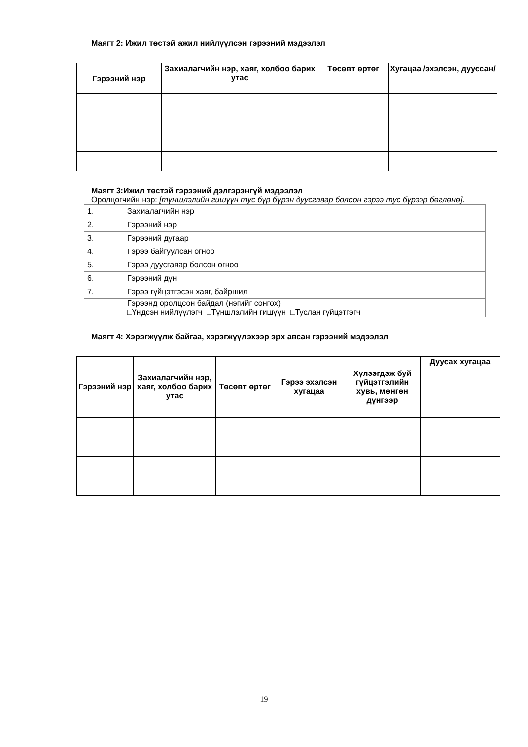Маягт 2: Ижил төстэй ажил нийлүүлсэн гэрээний мэдээлэл
| Гэрээний нэр | Захиалагчийн нэр, хаяг, холбоо барих утас | Төсөвт өртөг | Хугацаа /эхэлсэн, дууссан/ |
| --- | --- | --- | --- |
Маягт 3:Ижил төстэй гэрээний дэлгэрэнгүй мэдээлэл
Оролцогчийн нэр: [түншлэлийн гишүүн тус бүр бүрэн дуусгавар болсон гэрээ тус бүрээр бөглөнө].
| 1. | Захиалагчийн нэр |
| 2. | Гэрээний нэр |
| 3. | Гэрээний дугаар |
| 4. | Гэрээ байгуулсан огноо |
| 5. | Гэрээ дуусгавар болсон огноо |
| 6. | Гэрээний дүн |
| 7. | Гэрээ гүйцэтгэсэн хаяг, байршил |
| | Гэрээнд оролцсон байдал (нэгийг сонгох) □Үндсэн нийлүүлэгч □Түншлэлийн гишүүн □Туслан гүйцэтгэгч |
Маягт 4: Хэрэгжүүлж байгаа, хэрэгжүүлэхээр эрх авсан гэрээний мэдээлэл
| Гэрээний нэр | Захиалагчийн нэр, хаяг, холбоо барих утас | Төсөвт өртөг | Гэрээ эхэлсэн хугацаа | Хүлээгдэж буй гүйцэтгэлийн хувь, мөнгөн дүнгээр | Дуусах хугацаа |
| --- | --- | --- | --- | --- | --- |
19